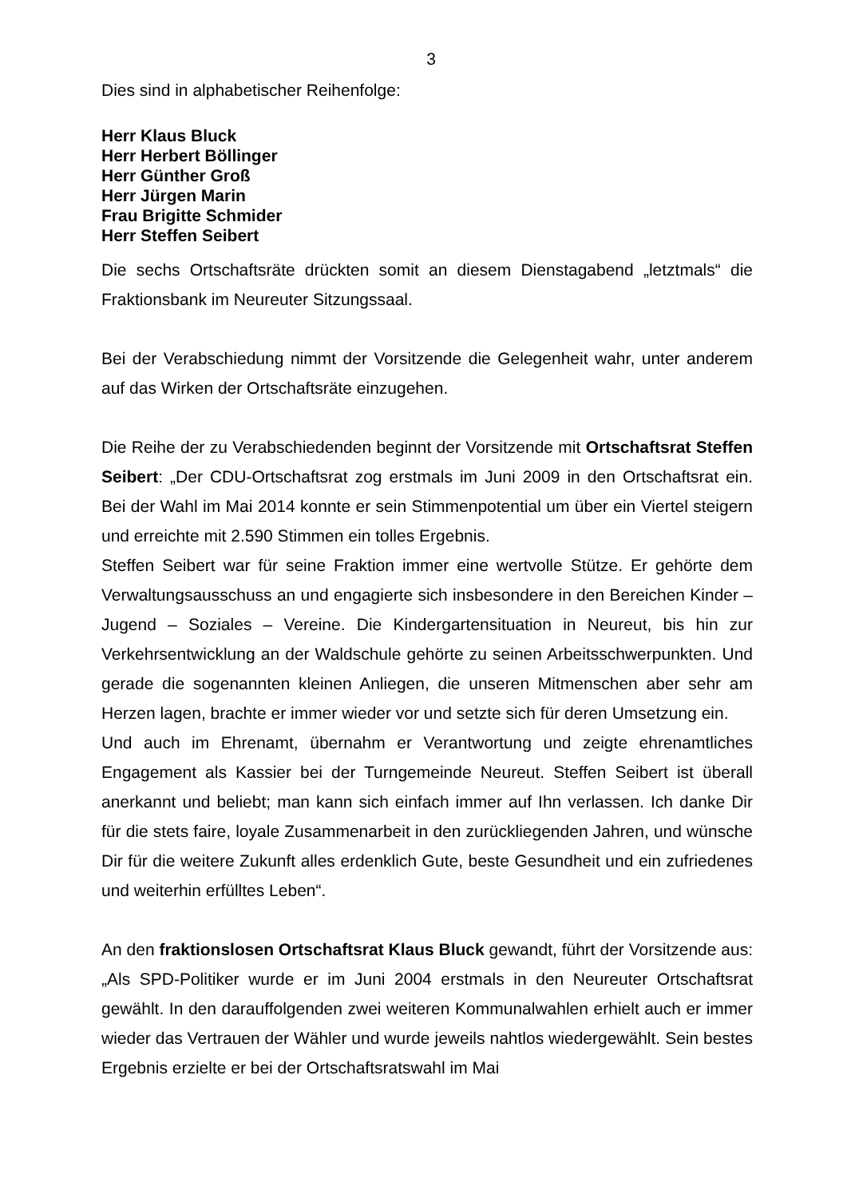3
Dies sind in alphabetischer Reihenfolge:
Herr Klaus Bluck
Herr Herbert Böllinger
Herr Günther Groß
Herr Jürgen Marin
Frau Brigitte Schmider
Herr Steffen Seibert
Die sechs Ortschaftsräte drückten somit an diesem Dienstagabend „letztmals“ die Fraktionsbank im Neureuter Sitzungssaal.
Bei der Verabschiedung nimmt der Vorsitzende die Gelegenheit wahr, unter anderem auf das Wirken der Ortschaftsräte einzugehen.
Die Reihe der zu Verabschiedenden beginnt der Vorsitzende mit Ortschaftsrat Steffen Seibert: „Der CDU-Ortschaftsrat zog erstmals im Juni 2009 in den Ortschaftsrat ein. Bei der Wahl im Mai 2014 konnte er sein Stimmenpotential um über ein Viertel steigern und erreichte mit 2.590 Stimmen ein tolles Ergebnis.
Steffen Seibert war für seine Fraktion immer eine wertvolle Stütze. Er gehörte dem Verwaltungsausschuss an und engagierte sich insbesondere in den Bereichen Kinder – Jugend – Soziales – Vereine. Die Kindergartensituation in Neureut, bis hin zur Verkehrsentwicklung an der Waldschule gehörte zu seinen Arbeitsschwerpunkten. Und gerade die sogenannten kleinen Anliegen, die unseren Mitmenschen aber sehr am Herzen lagen, brachte er immer wieder vor und setzte sich für deren Umsetzung ein.
Und auch im Ehrenamt, übernahm er Verantwortung und zeigte ehrenamtliches Engagement als Kassier bei der Turngemeinde Neureut. Steffen Seibert ist überall anerkannt und beliebt; man kann sich einfach immer auf Ihn verlassen. Ich danke Dir für die stets faire, loyale Zusammenarbeit in den zurückliegenden Jahren, und wünsche Dir für die weitere Zukunft alles erdenklich Gute, beste Gesundheit und ein zufriedenes und weiterhin erfülltes Leben“.
An den fraktionslosen Ortschaftsrat Klaus Bluck gewandt, führt der Vorsitzende aus: „Als SPD-Politiker wurde er im Juni 2004 erstmals in den Neureuter Ortschaftsrat gewählt. In den darauffolgenden zwei weiteren Kommunalwahlen erhielt auch er immer wieder das Vertrauen der Wähler und wurde jeweils nahtlos wiedergewählt. Sein bestes Ergebnis erzielte er bei der Ortschaftsratswahl im Mai